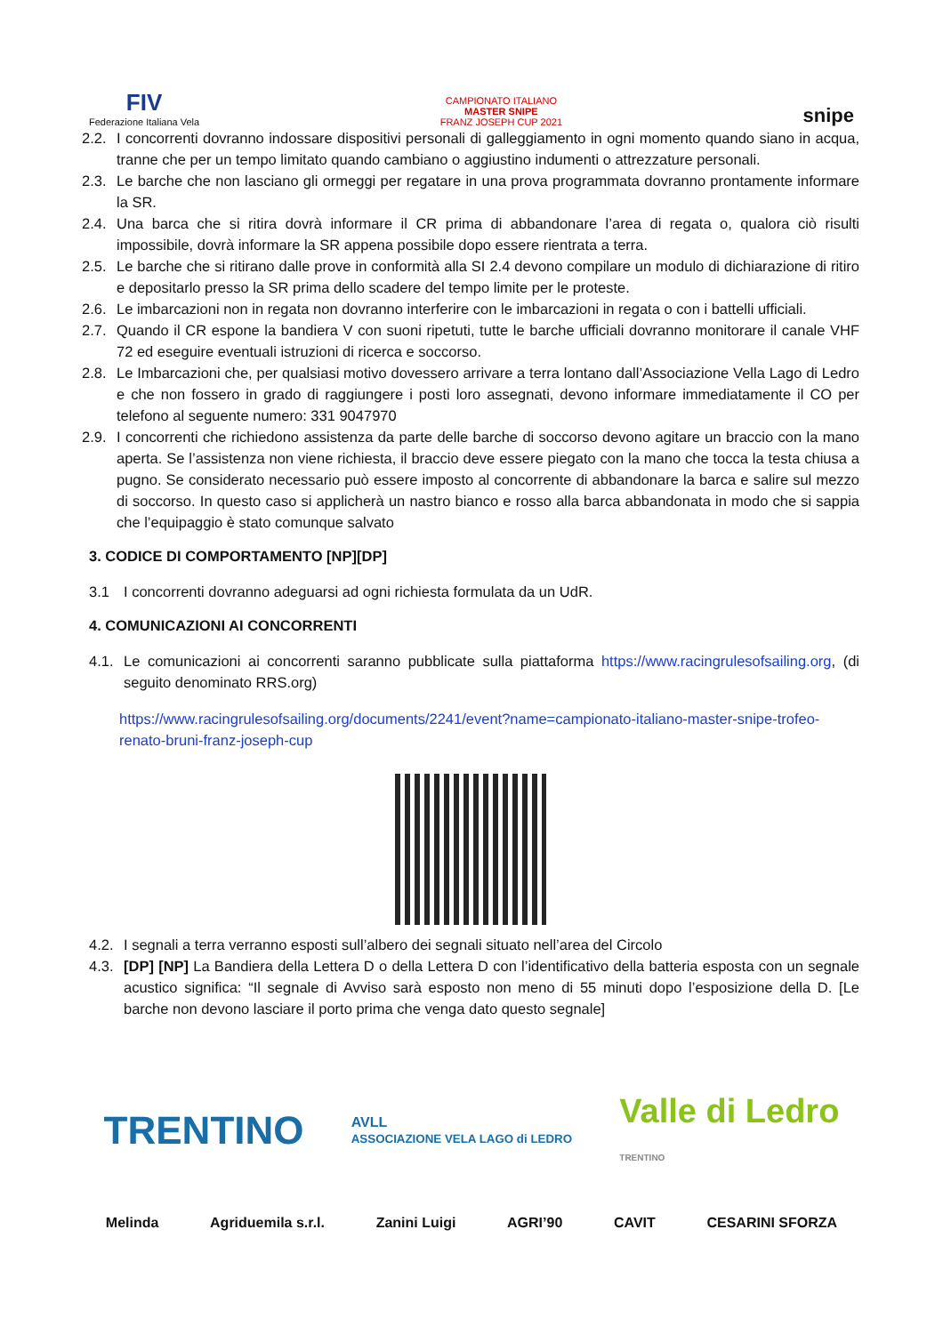FIV
Federazione Italiana Vela
CAMPIONATO ITALIANO
MASTER SNIPE
FRANZ JOSEPH CUP 2021
snipe
2.2. I concorrenti dovranno indossare dispositivi personali di galleggiamento in ogni momento quando siano in acqua, tranne che per un tempo limitato quando cambiano o aggiustino indumenti o attrezzature personali.
2.3. Le barche che non lasciano gli ormeggi per regatare in una prova programmata dovranno prontamente informare la SR.
2.4. Una barca che si ritira dovrà informare il CR prima di abbandonare l’area di regata o, qualora ciò risulti impossibile, dovrà informare la SR appena possibile dopo essere rientrata a terra.
2.5. Le barche che si ritirano dalle prove in conformità alla SI 2.4 devono compilare un modulo di dichiarazione di ritiro e depositarlo presso la SR prima dello scadere del tempo limite per le proteste.
2.6. Le imbarcazioni non in regata non dovranno interferire con le imbarcazioni in regata o con i battelli ufficiali.
2.7. Quando il CR espone la bandiera V con suoni ripetuti, tutte le barche ufficiali dovranno monitorare il canale VHF 72 ed eseguire eventuali istruzioni di ricerca e soccorso.
2.8. Le Imbarcazioni che, per qualsiasi motivo dovessero arrivare a terra lontano dall’Associazione Vella Lago di Ledro e che non fossero in grado di raggiungere i posti loro assegnati, devono informare immediatamente il CO per telefono al seguente numero: 331 9047970
2.9. I concorrenti che richiedono assistenza da parte delle barche di soccorso devono agitare un braccio con la mano aperta. Se l’assistenza non viene richiesta, il braccio deve essere piegato con la mano che tocca la testa chiusa a pugno. Se considerato necessario può essere imposto al concorrente di abbandonare la barca e salire sul mezzo di soccorso. In questo caso si applicherà un nastro bianco e rosso alla barca abbandonata in modo che si sappia che l’equipaggio è stato comunque salvato
3. CODICE DI COMPORTAMENTO [NP][DP]
3.1 I concorrenti dovranno adeguarsi ad ogni richiesta formulata da un UdR.
4. COMUNICAZIONI AI CONCORRENTI
4.1. Le comunicazioni ai concorrenti saranno pubblicate sulla piattaforma https://www.racingrulesofsailing.org, (di seguito denominato RRS.org)
https://www.racingrulesofsailing.org/documents/2241/event?name=campionato-italiano-master-snipe-trofeo-renato-bruni-franz-joseph-cup
4.2. I segnali a terra verranno esposti sull’albero dei segnali situato nell’area del Circolo
4.3. [DP] [NP] La Bandiera della Lettera D o della Lettera D con l’identificativo della batteria esposta con un segnale acustico significa: “Il segnale di Avviso sarà esposto non meno di 55 minuti dopo l’esposizione della D. [Le barche non devono lasciare il porto prima che venga dato questo segnale]
TRENTINO AVLL
ASSOCIAZIONE VELA LAGO di LEDRO Valle di Ledro
TRENTINO
Melinda Agriduemila s.r.l. Zanini Luigi AGRI’90 CAVIT CESARINI SFORZA